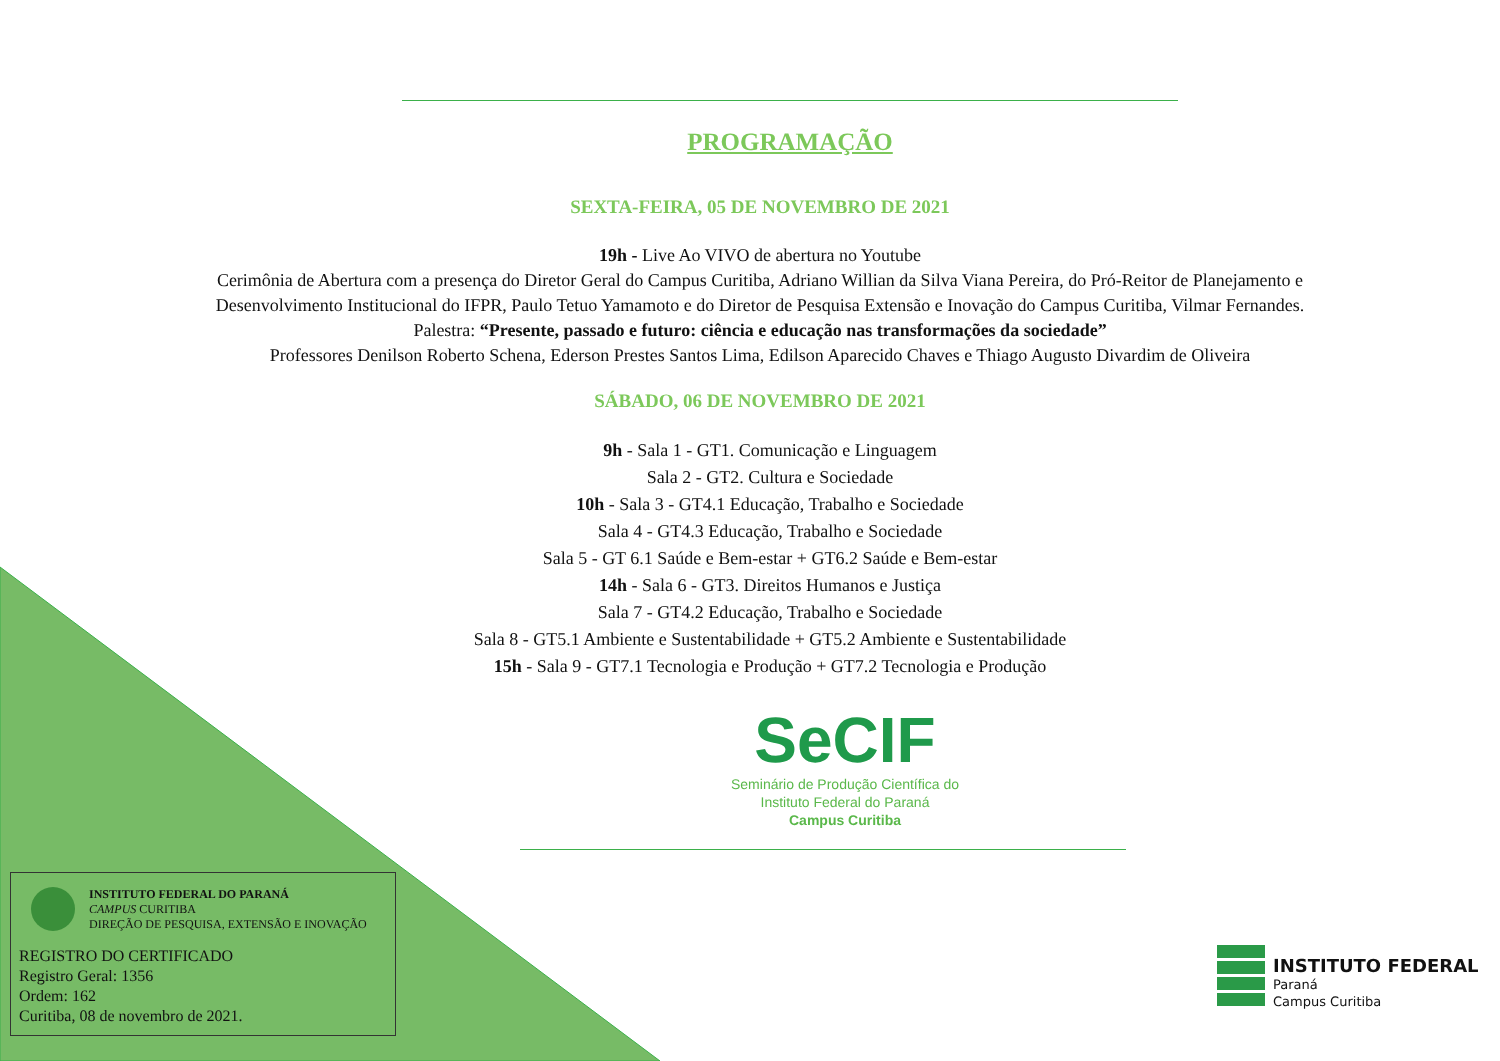PROGRAMAÇÃO
SEXTA-FEIRA, 05 DE NOVEMBRO DE 2021
19h - Live Ao VIVO de abertura no Youtube
Cerimônia de Abertura com a presença do Diretor Geral do Campus Curitiba, Adriano Willian da Silva Viana Pereira, do Pró-Reitor de Planejamento e
Desenvolvimento Institucional do IFPR, Paulo Tetuo Yamamoto e do Diretor de Pesquisa Extensão e Inovação do Campus Curitiba, Vilmar Fernandes.
Palestra: “Presente, passado e futuro: ciência e educação nas transformações da sociedade”
Professores Denilson Roberto Schena, Ederson Prestes Santos Lima, Edilson Aparecido Chaves e Thiago Augusto Divardim de Oliveira
SÁBADO, 06 DE NOVEMBRO DE 2021
9h - Sala 1 - GT1. Comunicação e Linguagem
Sala 2 - GT2. Cultura e Sociedade
10h - Sala 3 - GT4.1 Educação, Trabalho e Sociedade
Sala 4 - GT4.3 Educação, Trabalho e Sociedade
Sala 5 - GT 6.1 Saúde e Bem-estar + GT6.2 Saúde e Bem-estar
14h - Sala 6 - GT3. Direitos Humanos e Justiça
Sala 7 - GT4.2 Educação, Trabalho e Sociedade
Sala 8 - GT5.1 Ambiente e Sustentabilidade + GT5.2 Ambiente e Sustentabilidade
15h - Sala 9 - GT7.1 Tecnologia e Produção + GT7.2 Tecnologia e Produção
SeCIF
Seminário de Produção Científica do
Instituto Federal do Paraná
Campus Curitiba
INSTITUTO FEDERAL DO PARANÁ
CAMPUS CURITIBA
DIREÇÃO DE PESQUISA, EXTENSÃO E INOVAÇÃO
REGISTRO DO CERTIFICADO
Registro Geral: 1356
Ordem: 162
Curitiba, 08 de novembro de 2021.
INSTITUTO FEDERAL
Paraná
Campus Curitiba